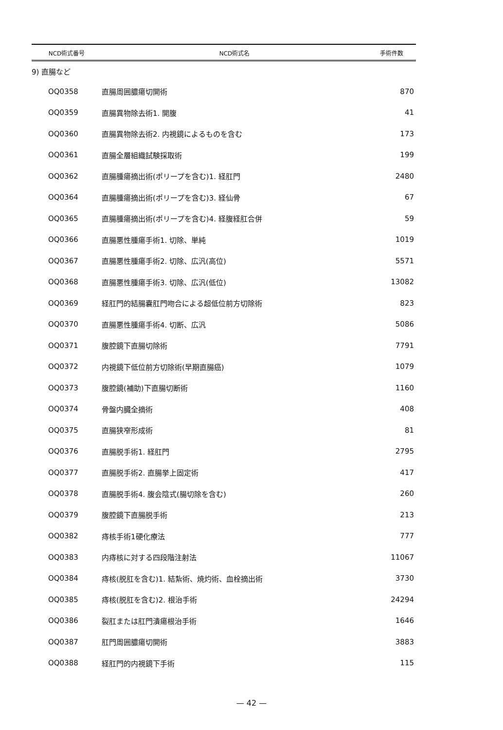| NCD術式番号 | NCD術式名 | 手術件数 |
| --- | --- | --- |
| 9) 直腸など | | |
| OQ0358 | 直腸周囲膿瘍切開術 | 870 |
| OQ0359 | 直腸異物除去術1. 開腹 | 41 |
| OQ0360 | 直腸異物除去術2. 内視鏡によるものを含む | 173 |
| OQ0361 | 直腸全層組織試験採取術 | 199 |
| OQ0362 | 直腸腫瘍摘出術(ポリープを含む)1. 経肛門 | 2480 |
| OQ0364 | 直腸腫瘍摘出術(ポリープを含む)3. 経仙骨 | 67 |
| OQ0365 | 直腸腫瘍摘出術(ポリープを含む)4. 経腹経肛合併 | 59 |
| OQ0366 | 直腸悪性腫瘍手術1. 切除、単純 | 1019 |
| OQ0367 | 直腸悪性腫瘍手術2. 切除、広汎(高位) | 5571 |
| OQ0368 | 直腸悪性腫瘍手術3. 切除、広汎(低位) | 13082 |
| OQ0369 | 経肛門的結腸嚢肛門吻合による超低位前方切除術 | 823 |
| OQ0370 | 直腸悪性腫瘍手術4. 切断、広汎 | 5086 |
| OQ0371 | 腹腔鏡下直腸切除術 | 7791 |
| OQ0372 | 内視鏡下低位前方切除術(早期直腸癌) | 1079 |
| OQ0373 | 腹腔鏡(補助)下直腸切断術 | 1160 |
| OQ0374 | 骨盤内臓全摘術 | 408 |
| OQ0375 | 直腸狭窄形成術 | 81 |
| OQ0376 | 直腸脱手術1. 経肛門 | 2795 |
| OQ0377 | 直腸脱手術2. 直腸挙上固定術 | 417 |
| OQ0378 | 直腸脱手術4. 腹会陰式(腸切除を含む) | 260 |
| OQ0379 | 腹腔鏡下直腸脱手術 | 213 |
| OQ0382 | 痔核手術1硬化療法 | 777 |
| OQ0383 | 内痔核に対する四段階注射法 | 11067 |
| OQ0384 | 痔核(脱肛を含む)1. 結紮術、焼灼術、血栓摘出術 | 3730 |
| OQ0385 | 痔核(脱肛を含む)2. 根治手術 | 24294 |
| OQ0386 | 裂肛または肛門潰瘍根治手術 | 1646 |
| OQ0387 | 肛門周囲膿瘍切開術 | 3883 |
| OQ0388 | 経肛門的内視鏡下手術 | 115 |
— 42 —